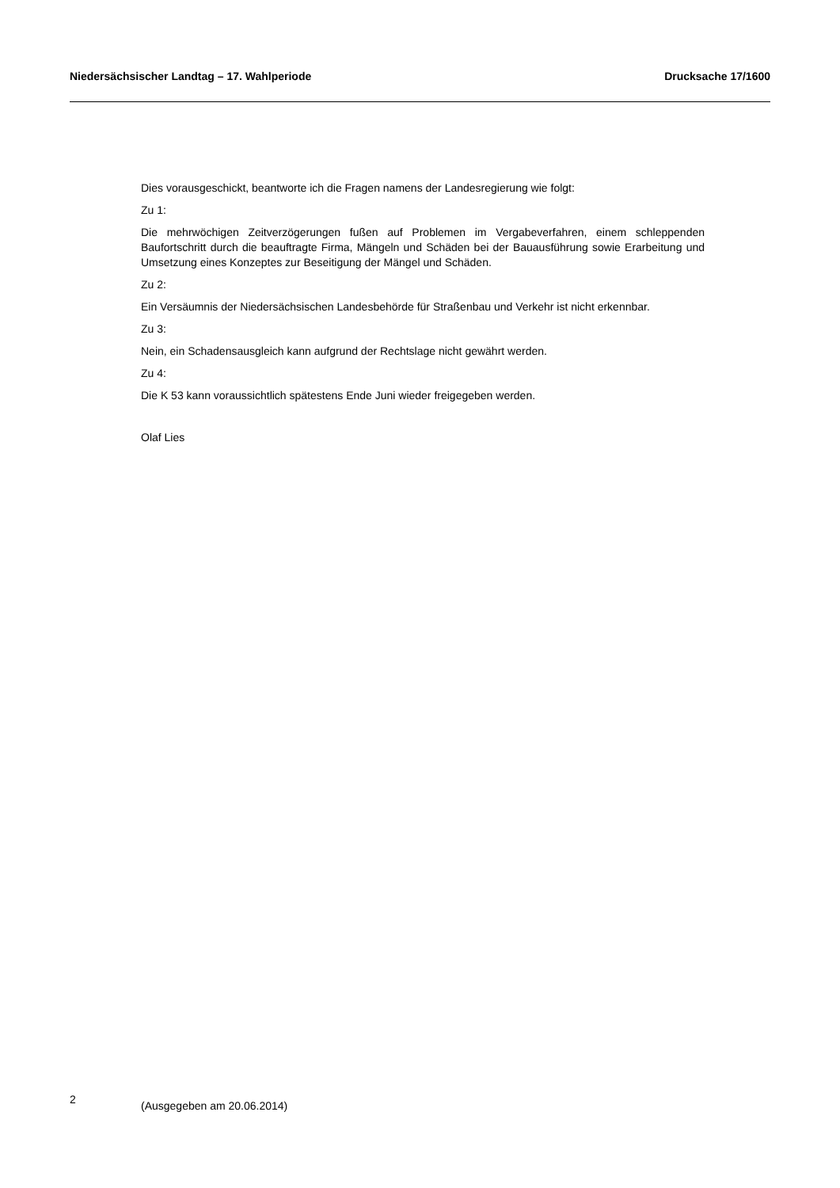Niedersächsischer Landtag – 17. Wahlperiode Drucksache 17/1600
Dies vorausgeschickt, beantworte ich die Fragen namens der Landesregierung wie folgt:
Zu 1:
Die mehrwöchigen Zeitverzögerungen fußen auf Problemen im Vergabeverfahren, einem schleppenden Baufortschritt durch die beauftragte Firma, Mängeln und Schäden bei der Bauausführung sowie Erarbeitung und Umsetzung eines Konzeptes zur Beseitigung der Mängel und Schäden.
Zu 2:
Ein Versäumnis der Niedersächsischen Landesbehörde für Straßenbau und Verkehr ist nicht erkennbar.
Zu 3:
Nein, ein Schadensausgleich kann aufgrund der Rechtslage nicht gewährt werden.
Zu 4:
Die K 53 kann voraussichtlich spätestens Ende Juni wieder freigegeben werden.
Olaf Lies
2 (Ausgegeben am 20.06.2014)